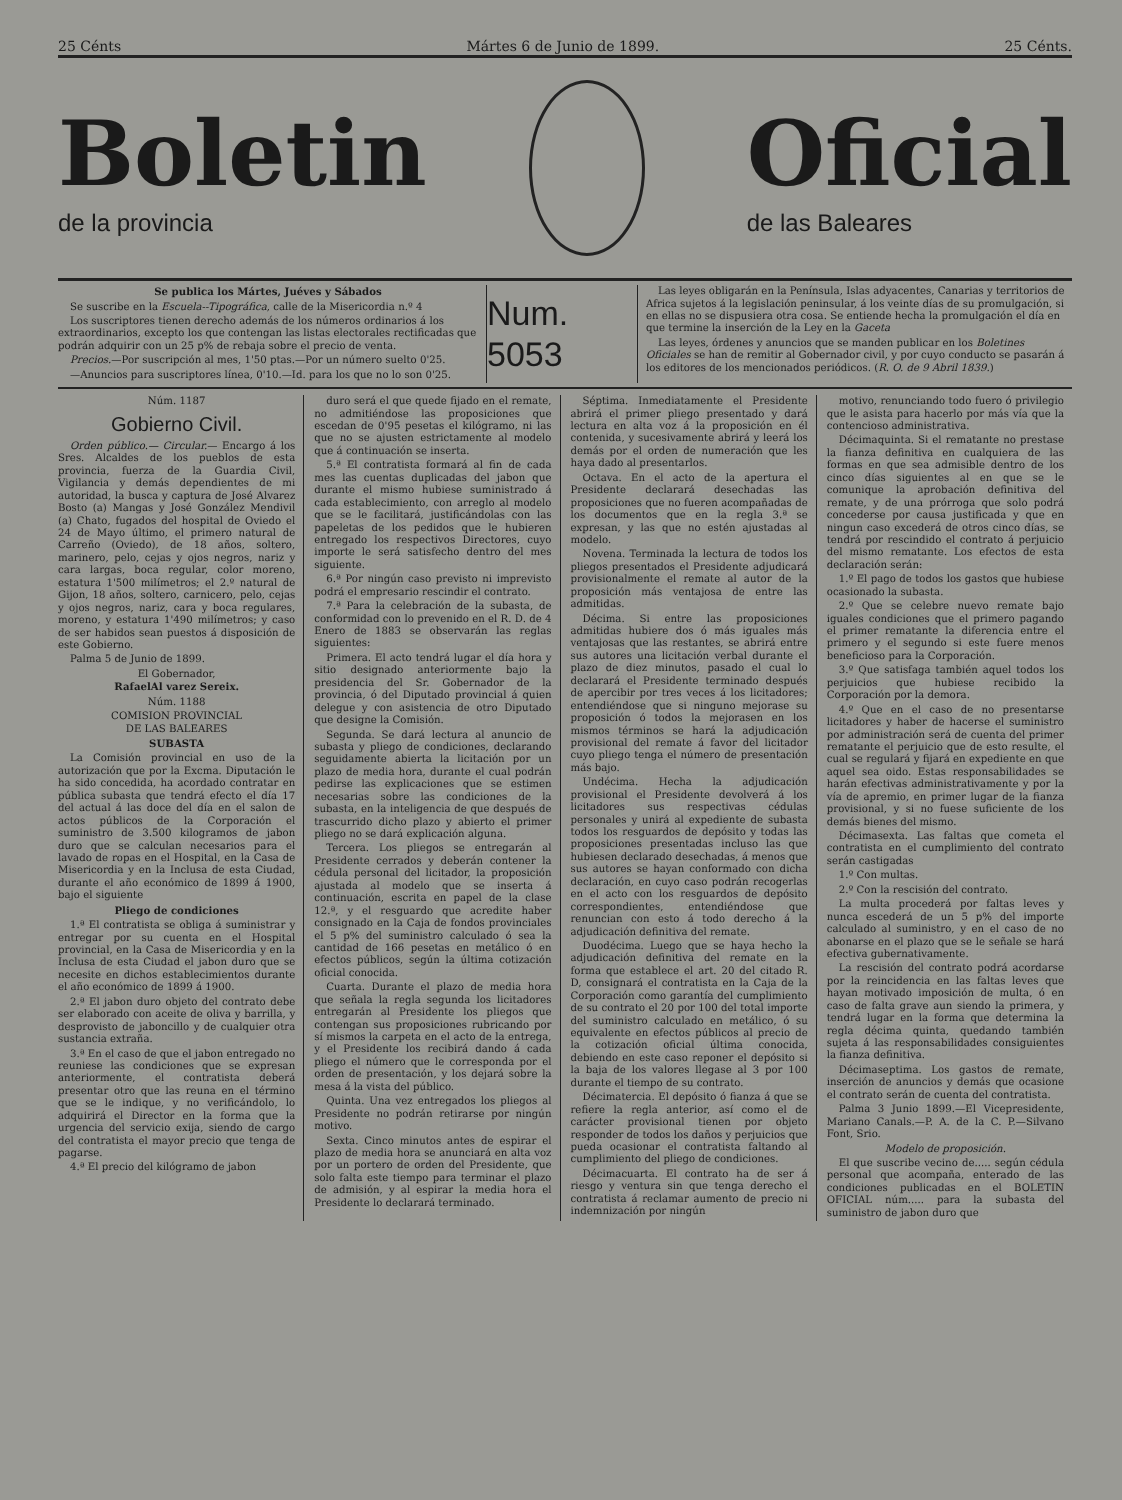25 Cénts Mártes 6 de Junio de 1899. 25 Cénts.
Boletin
de la provincia
Oficial
de las Baleares
Se publica los Mártes, Juéves y Sábados
Se suscribe en la Escuela--Tipográfica, calle de la Misericordia n.º 4
Los suscriptores tienen derecho además de los números ordinarios á los extraordinarios, excepto los que contengan las listas electorales rectificadas que podrán adquirir con un 25 p% de rebaja sobre el precio de venta.
Precios.—Por suscripción al mes, 1'50 ptas.—Por un número suelto 0'25.
—Anuncios para suscriptores línea, 0'10.—Id. para los que no lo son 0'25.
Num. 5053
Las leyes obligarán en la Península, Islas adyacentes, Canarias y territorios de Africa sujetos á la legislación peninsular, á los veinte días de su promulgación, si en ellas no se dispusiera otra cosa. Se entiende hecha la promulgación el día en que termine la inserción de la Ley en la Gaceta
Las leyes, órdenes y anuncios que se manden publicar en los Boletines Oficiales se han de remitir al Gobernador civil, y por cuyo conducto se pasarán á los editores de los mencionados periódicos. (R. O. de 9 Abril 1839.)
Núm. 1187
Gobierno Civil.
Orden público.— Circular.— Encargo á los Sres. Alcaldes de los pueblos de esta provincia, fuerza de la Guardia Civil, Vigilancia y demás dependientes de mi autoridad, la busca y captura de José Alvarez Bosto (a) Mangas y José González Mendivil (a) Chato, fugados del hospital de Oviedo el 24 de Mayo último, el primero natural de Carreño (Oviedo), de 18 años, soltero, marinero, pelo, cejas y ojos negros, nariz y cara largas, boca regular, color moreno, estatura 1'500 milímetros; el 2.º natural de Gijon, 18 años, soltero, carnicero, pelo, cejas y ojos negros, nariz, cara y boca regulares, moreno, y estatura 1'490 milímetros; y caso de ser habidos sean puestos á disposición de este Gobierno.
Palma 5 de Junio de 1899.
El Gobernador,
RafaelAl varez Sereix.
Núm. 1188
COMISION PROVINCIAL
DE LAS BALEARES
SUBASTA
La Comisión provincial en uso de la autorización que por la Excma. Diputación le ha sido concedida, ha acordado contratar en pública subasta que tendrá efecto el día 17 del actual á las doce del día en el salon de actos públicos de la Corporación el suministro de 3.500 kilogramos de jabon duro que se calculan necesarios para el lavado de ropas en el Hospital, en la Casa de Misericordia y en la Inclusa de esta Ciudad, durante el año económico de 1899 á 1900, bajo el siguiente
Pliego de condiciones
1.ª El contratista se obliga á suministrar y entregar por su cuenta en el Hospital provincial, en la Casa de Misericordia y en la Inclusa de esta Ciudad el jabon duro que se necesite en dichos establecimientos durante el año económico de 1899 á 1900.
2.ª El jabon duro objeto del contrato debe ser elaborado con aceite de oliva y barrilla, y desprovisto de jaboncillo y de cualquier otra sustancia extraña.
3.ª En el caso de que el jabon entregado no reuniese las condiciones que se expresan anteriormente, el contratista deberá presentar otro que las reuna en el término que se le indique, y no verificándolo, lo adquirirá el Director en la forma que la urgencia del servicio exija, siendo de cargo del contratista el mayor precio que tenga de pagarse.
4.ª El precio del kilógramo de jabon
duro será el que quede fijado en el remate, no admitiéndose las proposiciones que escedan de 0'95 pesetas el kilógramo, ni las que no se ajusten estrictamente al modelo que á continuación se inserta.
5.ª El contratista formará al fin de cada mes las cuentas duplicadas del jabon que durante el mismo hubiese suministrado á cada establecimiento, con arreglo al modelo que se le facilitará, justificándolas con las papeletas de los pedidos que le hubieren entregado los respectivos Directores, cuyo importe le será satisfecho dentro del mes siguiente.
6.ª Por ningún caso previsto ni imprevisto podrá el empresario rescindir el contrato.
7.ª Para la celebración de la subasta, de conformidad con lo prevenido en el R. D. de 4 Enero de 1883 se observarán las reglas siguientes:
Primera. El acto tendrá lugar el día hora y sitio designado anteriormente bajo la presidencia del Sr. Gobernador de la provincia, ó del Diputado provincial á quien delegue y con asistencia de otro Diputado que designe la Comisión.
Segunda. Se dará lectura al anuncio de subasta y pliego de condiciones, declarando seguidamente abierta la licitación por un plazo de media hora, durante el cual podrán pedirse las explicaciones que se estimen necesarias sobre las condiciones de la subasta, en la inteligencia de que después de trascurrido dicho plazo y abierto el primer pliego no se dará explicación alguna.
Tercera. Los pliegos se entregarán al Presidente cerrados y deberán contener la cédula personal del licitador, la proposición ajustada al modelo que se inserta á continuación, escrita en papel de la clase 12.ª, y el resguardo que acredite haber consignado en la Caja de fondos provinciales el 5 p% del suministro calculado ó sea la cantidad de 166 pesetas en metálico ó en efectos públicos, según la última cotización oficial conocida.
Cuarta. Durante el plazo de media hora que señala la regla segunda los licitadores entregarán al Presidente los pliegos que contengan sus proposiciones rubricando por sí mismos la carpeta en el acto de la entrega, y el Presidente los recibirá dando á cada pliego el número que le corresponda por el orden de presentación, y los dejará sobre la mesa á la vista del público.
Quinta. Una vez entregados los pliegos al Presidente no podrán retirarse por ningún motivo.
Sexta. Cinco minutos antes de espirar el plazo de media hora se anunciará en alta voz por un portero de orden del Presidente, que solo falta este tiempo para terminar el plazo de admisión, y al espirar la media hora el Presidente lo declarará terminado.
Séptima. Inmediatamente el Presidente abrirá el primer pliego presentado y dará lectura en alta voz á la proposición en él contenida, y sucesivamente abrirá y leerá los demás por el orden de numeración que les haya dado al presentarlos.
Octava. En el acto de la apertura el Presidente declarará desechadas las proposiciones que no fueren acompañadas de los documentos que en la regla 3.ª se expresan, y las que no estén ajustadas al modelo.
Novena. Terminada la lectura de todos los pliegos presentados el Presidente adjudicará provisionalmente el remate al autor de la proposición más ventajosa de entre las admitidas.
Décima. Si entre las proposiciones admitidas hubiere dos ó más iguales más ventajosas que las restantes, se abrirá entre sus autores una licitación verbal durante el plazo de diez minutos, pasado el cual lo declarará el Presidente terminado después de apercibir por tres veces á los licitadores; entendiéndose que si ninguno mejorase su proposición ó todos la mejorasen en los mismos términos se hará la adjudicación provisional del remate á favor del licitador cuyo pliego tenga el número de presentación más bajo.
Undécima. Hecha la adjudicación provisional el Presidente devolverá á los licitadores sus respectivas cédulas personales y unirá al expediente de subasta todos los resguardos de depósito y todas las proposiciones presentadas incluso las que hubiesen declarado desechadas, á menos que sus autores se hayan conformado con dicha declaración, en cuyo caso podrán recogerlas en el acto con los resguardos de depósito correspondientes, entendiéndose que renuncian con esto á todo derecho á la adjudicación definitiva del remate.
Duodécima. Luego que se haya hecho la adjudicación definitiva del remate en la forma que establece el art. 20 del citado R. D, consignará el contratista en la Caja de la Corporación como garantía del cumplimiento de su contrato el 20 por 100 del total importe del suministro calculado en metálico, ó su equivalente en efectos públicos al precio de la cotización oficial última conocida, debiendo en este caso reponer el depósito si la baja de los valores llegase al 3 por 100 durante el tiempo de su contrato.
Décimatercia. El depósito ó fianza á que se refiere la regla anterior, así como el de carácter provisional tienen por objeto responder de todos los daños y perjuicios que pueda ocasionar el contratista faltando al cumplimiento del pliego de condiciones.
Décimacuarta. El contrato ha de ser á riesgo y ventura sin que tenga derecho el contratista á reclamar aumento de precio ni indemnización por ningún
motivo, renunciando todo fuero ó privilegio que le asista para hacerlo por más vía que la contencioso administrativa.
Décimaquinta. Si el rematante no prestase la fianza definitiva en cualquiera de las formas en que sea admisible dentro de los cinco días siguientes al en que se le comunique la aprobación definitiva del remate, y de una prórroga que solo podrá concederse por causa justificada y que en ningun caso excederá de otros cinco días, se tendrá por rescindido el contrato á perjuicio del mismo rematante. Los efectos de esta declaración serán:
1.º El pago de todos los gastos que hubiese ocasionado la subasta.
2.º Que se celebre nuevo remate bajo iguales condiciones que el primero pagando el primer rematante la diferencia entre el primero y el segundo si este fuere menos beneficioso para la Corporación.
3.º Que satisfaga también aquel todos los perjuicios que hubiese recibido la Corporación por la demora.
4.º Que en el caso de no presentarse licitadores y haber de hacerse el suministro por administración será de cuenta del primer rematante el perjuicio que de esto resulte, el cual se regulará y fijará en expediente en que aquel sea oido. Estas responsabilidades se harán efectivas administrativamente y por la vía de apremio, en primer lugar de la fianza provisional, y si no fuese suficiente de los demás bienes del mismo.
Décimasexta. Las faltas que cometa el contratista en el cumplimiento del contrato serán castigadas
1.º Con multas.
2.º Con la rescisión del contrato.
La multa procederá por faltas leves y nunca escederá de un 5 p% del importe calculado al suministro, y en el caso de no abonarse en el plazo que se le señale se hará efectiva gubernativamente.
La rescisión del contrato podrá acordarse por la reincidencia en las faltas leves que hayan motivado imposición de multa, ó en caso de falta grave aun siendo la primera, y tendrá lugar en la forma que determina la regla décima quinta, quedando también sujeta á las responsabilidades consiguientes la fianza definitiva.
Décimaseptima. Los gastos de remate, inserción de anuncios y demás que ocasione el contrato serán de cuenta del contratista.
Palma 3 Junio 1899.—El Vicepresidente, Mariano Canals.—P. A. de la C. P.—Silvano Font, Srio.
Modelo de proposición.
El que suscribe vecino de..... según cédula personal que acompaña, enterado de las condiciones publicadas en el BOLETIN OFICIAL núm..... para la subasta del suministro de jabon duro que